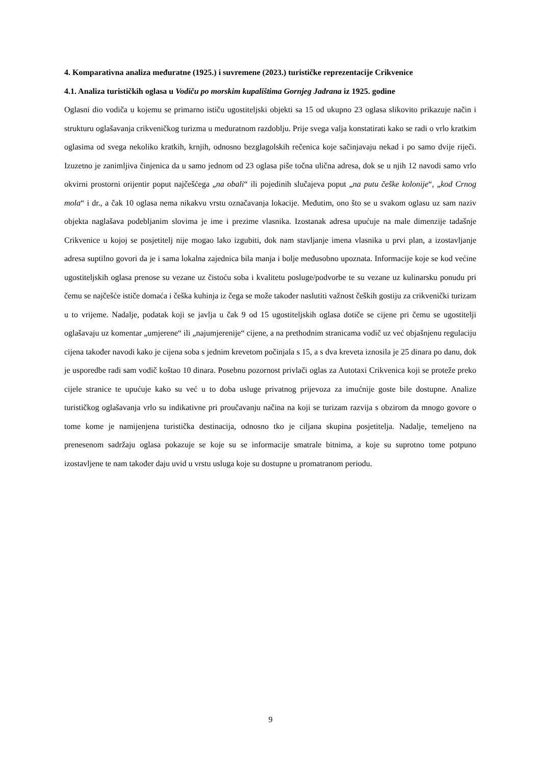4. Komparativna analiza međuratne (1925.) i suvremene (2023.) turističke reprezentacije Crikvenice
4.1. Analiza turističkih oglasa u Vodiču po morskim kupalištima Gornjeg Jadrana iz 1925. godine
Oglasni dio vodiča u kojemu se primarno ističu ugostiteljski objekti sa 15 od ukupno 23 oglasa slikovito prikazuje način i strukturu oglašavanja crikveničkog turizma u međuratnom razdoblju. Prije svega valja konstatirati kako se radi o vrlo kratkim oglasima od svega nekoliko kratkih, krnjih, odnosno bezglagolskih rečenica koje sačinjavaju nekad i po samo dvije riječi. Izuzetno je zanimljiva činjenica da u samo jednom od 23 oglasa piše točna ulična adresa, dok se u njih 12 navodi samo vrlo okvirni prostorni orijentir poput najčešćega „na obali“ ili pojedinih slučajeva poput „na putu češke kolonije“, „kod Crnog mola“ i dr., a čak 10 oglasa nema nikakvu vrstu označavanja lokacije. Međutim, ono što se u svakom oglasu uz sam naziv objekta naglašava podebljanim slovima je ime i prezime vlasnika. Izostanak adresa upućuje na male dimenzije tadašnje Crikvenice u kojoj se posjetitelj nije mogao lako izgubiti, dok nam stavljanje imena vlasnika u prvi plan, a izostavljanje adresa suptilno govori da je i sama lokalna zajednica bila manja i bolje međusobno upoznata. Informacije koje se kod većine ugostiteljskih oglasa prenose su vezane uz čistoću soba i kvalitetu posluge/podvorbe te su vezane uz kulinarsku ponudu pri čemu se najčešće ističe domaća i češka kuhinja iz čega se može također naslutiti važnost čeških gostiju za crikvenički turizam u to vrijeme. Nadalje, podatak koji se javlja u čak 9 od 15 ugostiteljskih oglasa dotiče se cijene pri čemu se ugostitelji oglašavaju uz komentar „umjerene“ ili „najumjerenije“ cijene, a na prethodnim stranicama vodič uz već objašnjenu regulaciju cijena također navodi kako je cijena soba s jednim krevetom počinjala s 15, a s dva kreveta iznosila je 25 dinara po danu, dok je usporedbe radi sam vodič koštao 10 dinara. Posebnu pozornost privlači oglas za Autotaxi Crikvenica koji se proteže preko cijele stranice te upućuje kako su već u to doba usluge privatnog prijevoza za imućnije goste bile dostupne. Analize turističkog oglašavanja vrlo su indikativne pri proučavanju načina na koji se turizam razvija s obzirom da mnogo govore o tome kome je namijenjena turistička destinacija, odnosno tko je ciljana skupina posjetitelja. Nadalje, temeljeno na prenesenom sadržaju oglasa pokazuje se koje su se informacije smatrale bitnima, a koje su suprotno tome potpuno izostavljene te nam također daju uvid u vrstu usluga koje su dostupne u promatranom periodu.
9